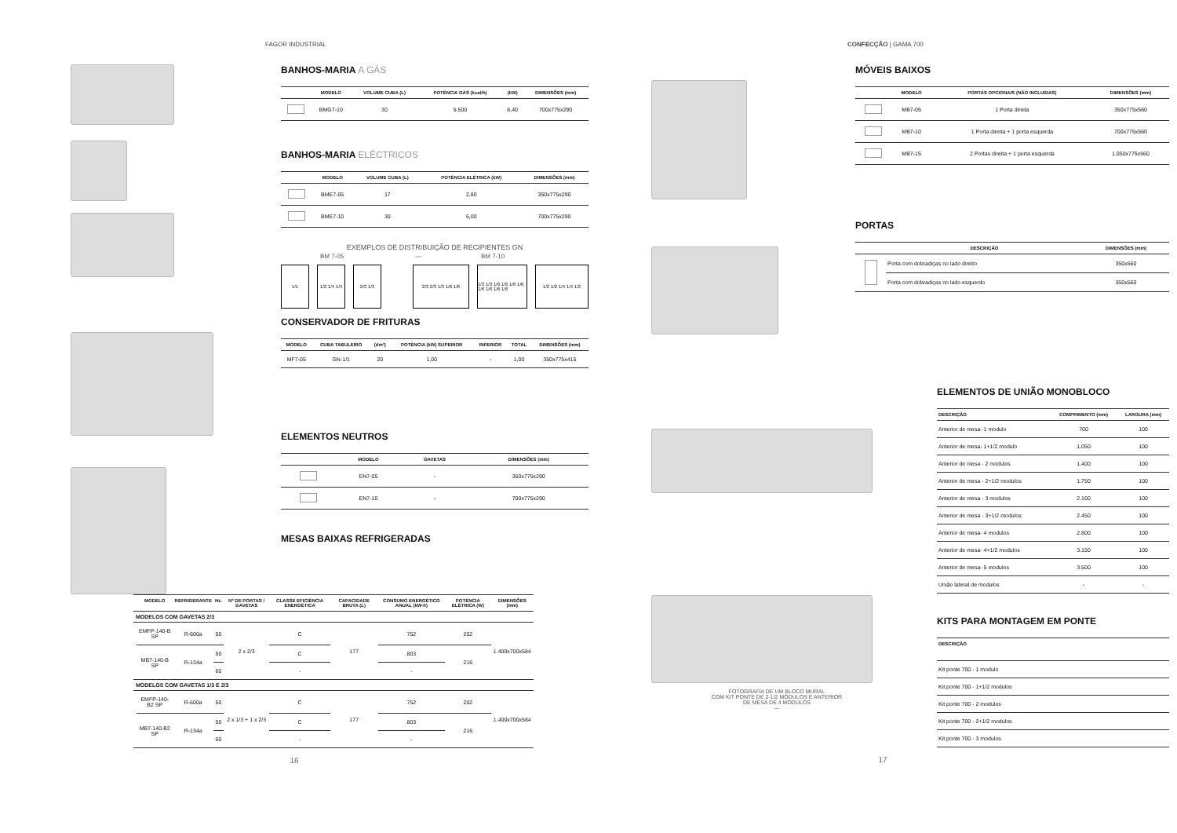FAGOR INDUSTRIAL
BANHOS-MARIA A GÁS
| | MODELO | VOLUME CUBA (L) | POTÊNCIA GÁS (kcal/h) | (kW) | DIMENSÕES (mm) |
| --- | --- | --- | --- | --- | --- |
| | BMG7-10 | 30 | 5.500 | 6,40 | 700x775x290 |
BANHOS-MARIA ELÉCTRICOS
| | MODELO | VOLUME CUBA (L) | POTÊNCIA ELÉTRICA (kW) | DIMENSÕES (mm) |
| --- | --- | --- | --- | --- |
| | BME7-05 | 17 | 2,80 | 350x775x290 |
| | BME7-10 | 30 | 6,00 | 700x775x290 |
EXEMPLOS DE DISTRIBUIÇÃO DE RECIPIENTES GN
BM 7-05 — BM 7-10
1/1 1/2 1/4 1/4
2/3 1/3 2/3 2/3 1/3 1/6 1/6 1/3 1/3 1/6 1/6 1/6 1/6 1/6 1/6 1/6 1/6
1/2 1/2 1/4 1/4 1/2
CONSERVADOR DE FRITURAS
| MODELO | CUBA TABULEIRO | (dm³) | POTÊNCIA (kW) SUPERIOR | INFERIOR | TOTAL | DIMENSÕES (mm) |
| --- | --- | --- | --- | --- | --- | --- |
| MF7-05 | GN-1/1 | 20 | 1,00 | - | 1,00 | 350x775x415 |
ELEMENTOS NEUTROS
| | MODELO | GAVETAS | DIMENSÕES (mm) |
| --- | --- | --- | --- |
| | EN7-05 | - | 350x775x290 |
| | EN7-10 | - | 700x775x290 |
MESAS BAIXAS REFRIGERADAS
| | MODELO | REFRIGERANTE | Hz. | Nº DE PORTAS / GAVETAS | CLASSE EFICIÊNCIA ENERGÉTICA | CAPACIDADE BRUTA (L) | CONSUMO ENERGÉTICO ANUAL (kW-h) | POTÊNCIA ELÉTRICA (W) | DIMENSÕES (mm) |
| --- | --- | --- | --- | --- | --- | --- | --- | --- | --- |
| MODELOS COM GAVETAS 2/3 | | | | | | | | | |
| | EMFP-140-B SP | R-600a | 50 | 2 x 2/3 | C | 177 | 752 | 202 | 1.400x700x584 |
| | MB7-140-B SP | R-134a | 50 | | C | | 803 | 216 | |
| | | | 60 | | - | | - | | |
| MODELOS COM GAVETAS 1/3 E 2/3 | | | | | | | | | |
| | EMFP-140-B2 SP | R-600a | 50 | 2 x 1/3 + 1 x 2/3 | C | 177 | 752 | 202 | 1.400x700x584 |
| | MB7-140-B2 SP | R-134a | 50 | | C | | 803 | 216 | |
| | | | 60 | | - | | - | | |
16
CONFECÇÃO | GAMA 700
FOTOGRAFÍA DE UM BLOCO MURAL
COM KIT PONTE DE 2-1/2 MÓDULOS E ANTERIOR
DE MESA DE 4 MODULOS
—
MÓVEIS BAIXOS
| | MODELO | PORTAS OPCIONAIS (NÃO INCLUÍDAS) | DIMENSÕES (mm) |
| --- | --- | --- | --- |
| | MB7-05 | 1 Porta direita | 350x775x560 |
| | MB7-10 | 1 Porta direita + 1 porta esquerda | 700x775x560 |
| | MB7-15 | 2 Portas direita + 1 porta esquerda | 1.050x775x560 |
PORTAS
| | DESCRIÇÃO | DIMENSÕES (mm) |
| --- | --- | --- |
| | Porta com dobradiças no lado direito | 350x560 |
| | Porta com dobradiças no lado esquerdo | 350x560 |
ELEMENTOS DE UNIÃO MONOBLOCO
| DESCRIÇÃO | COMPRIMENTO (mm) | LARGURA (mm) |
| --- | --- | --- |
| Anterior de mesa- 1 modulo | 700 | 100 |
| Anterior de mesa- 1+1/2 modulo | 1.050 | 100 |
| Anterior de mesa - 2 modulos | 1.400 | 100 |
| Anterior de mesa - 2+1/2 modulos | 1.750 | 100 |
| Anterior de mesa - 3 modulos | 2.100 | 100 |
| Anterior de mesa - 3+1/2 modulos | 2.450 | 100 |
| Anterior de mesa- 4 modulos | 2.800 | 100 |
| Anterior de mesa- 4+1/2 modulos | 3.150 | 100 |
| Anterior de mesa- 5 modulos | 3.500 | 100 |
| União lateral de modulos | - | - |
KITS PARA MONTAGEM EM PONTE
| DESCRIÇÃO |
| --- |
| Kit ponte 700 - 1 modulo |
| Kit ponte 700 - 1+1/2 modulos |
| Kit ponte 700 - 2 modulos |
| Kit ponte 700 - 2+1/2 modulos |
| Kit ponte 700 - 3 modulos |
17